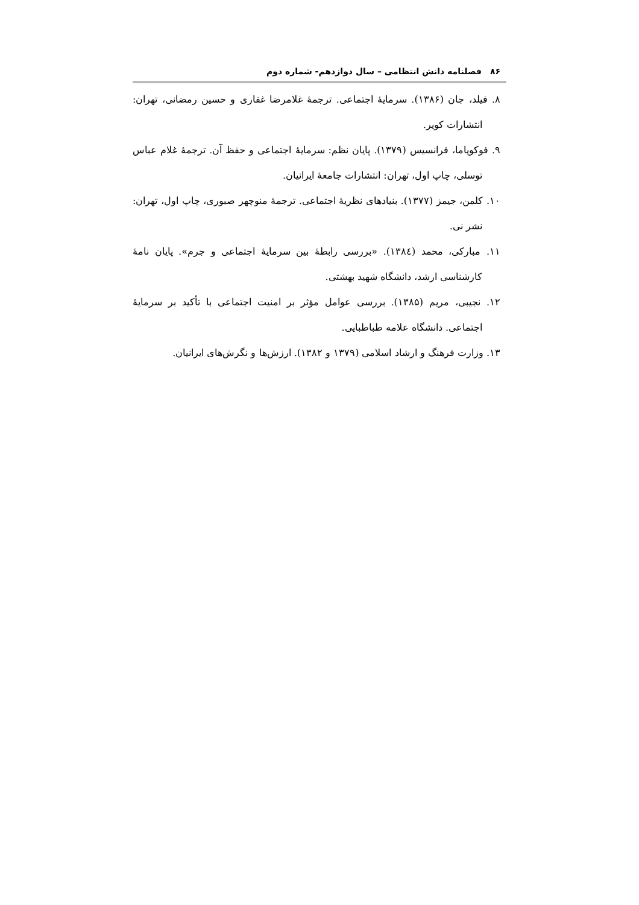۸۶فصلنامه دانش انتظامی – سال دوازدهم- شماره دوم
۸. فیلد، جان (۱۳۸۶). سرمایهٔ اجتماعی. ترجمهٔ غلامرضا غفاری و حسین رمضانی، تهران: انتشارات کویر.
۹. فوکویاما، فرانسیس (۱۳۷۹). پایان نظم: سرمایهٔ اجتماعی و حفظ آن. ترجمهٔ غلام عباس توسلی، چاپ اول، تهران: انتشارات جامعهٔ ایرانیان.
۱۰. کلمن، جیمز (۱۳۷۷). بنیادهای نظریهٔ اجتماعی. ترجمهٔ منوچهر صبوری، چاپ اول، تهران: نشر نی.
۱۱. مبارکی، محمد (۱۳۸٤). «بررسی رابطهٔ بین سرمایهٔ اجتماعی و جرم». پایان نامهٔ کارشناسی ارشد، دانشگاه شهید بهشتی.
۱۲. نجیبی، مریم (۱۳۸۵). بررسی عوامل مؤثر بر امنیت اجتماعی با تأکید بر سرمایهٔ اجتماعی. دانشگاه علامه طباطبایی.
۱۳. وزارت فرهنگ و ارشاد اسلامی (۱۳۷۹ و ۱۳۸۲). ارزش‌ها و نگرش‌های ایرانیان.